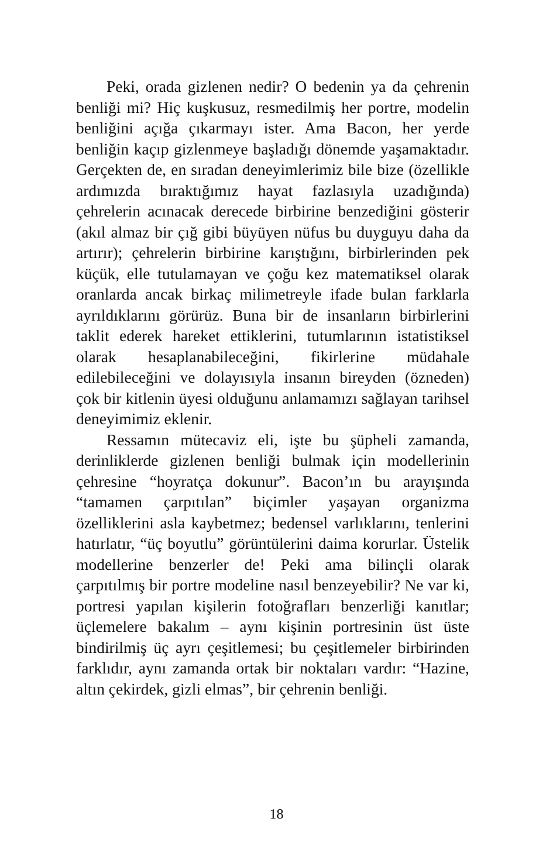Peki, orada gizlenen nedir? O bedenin ya da çehrenin benliği mi? Hiç kuşkusuz, resmedilmiş her portre, modelin benliğini açığa çıkarmayı ister. Ama Bacon, her yerde benliğin kaçıp gizlenmeye başladığı dönemde yaşamaktadır. Gerçekten de, en sıradan deneyimlerimiz bile bize (özellikle ardımızda bıraktığımız hayat fazlasıyla uzadığında) çehrelerin acınacak derecede birbirine benzediğini gösterir (akıl almaz bir çığ gibi büyüyen nüfus bu duyguyu daha da artırır); çehrelerin birbirine karıştığını, birbirlerinden pek küçük, elle tutulamayan ve çoğu kez matematiksel olarak oranlarda ancak birkaç milimetreyle ifade bulan farklarla ayrıldıklarını görürüz. Buna bir de insanların birbirlerini taklit ederek hareket ettiklerini, tutumlarının istatistiksel olarak hesaplanabileceğini, fikirlerine müdahale edilebileceğini ve dolayısıyla insanın bireyden (özneden) çok bir kitlenin üyesi olduğunu anlamamızı sağlayan tarihsel deneyimimiz eklenir.
Ressamın mütecaviz eli, işte bu şüpheli zamanda, derinliklerde gizlenen benliği bulmak için modellerinin çehresine “hoyratça dokunur”. Bacon’ın bu arayışında “tamamen çarpıtılan” biçimler yaşayan organizma özelliklerini asla kaybetmez; bedensel varlıklarını, tenlerini hatırlatır, “üç boyutlu” görüntülerini daima korurlar. Üstelik modellerine benzerler de! Peki ama bilinçli olarak çarpıtılmış bir portre modeline nasıl benzeyebilir? Ne var ki, portresi yapılan kişilerin fotoğrafları benzerliği kanıtlar; üçlemelere bakalım – aynı kişinin portresinin üst üste bindirilmiş üç ayrı çeşitlemesi; bu çeşitlemeler birbirinden farklıdır, aynı zamanda ortak bir noktaları vardır: “Hazine, altın çekirdek, gizli elmas”, bir çehrenin benliği.
18